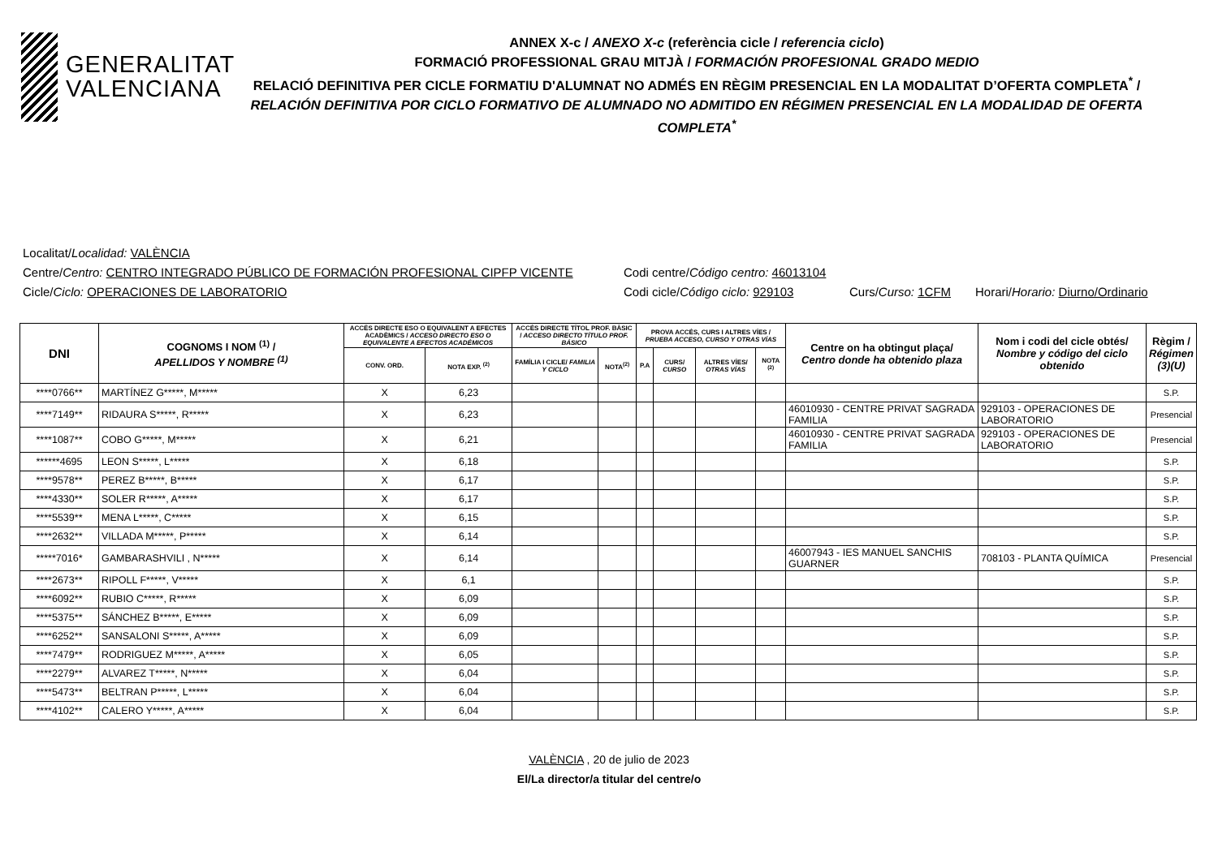GENERALITAT
VALENCIANA
ANNEX X-c / ANEXO X-c (referència cicle / referencia ciclo)
FORMACIÓ PROFESSIONAL GRAU MITJÀ / FORMACIÓN PROFESIONAL GRADO MEDIO
RELACIÓ DEFINITIVA PER CICLE FORMATIU D'ALUMNAT NO ADMÉS EN RÈGIM PRESENCIAL EN LA MODALITAT D’OFERTA COMPLETA<sup>*</sup> /
RELACIÓN DEFINITIVA POR CICLO FORMATIVO DE ALUMNADO NO ADMITIDO EN RÉGIMEN PRESENCIAL EN LA MODALIDAD DE OFERTA COMPLETA<sup>*</sup>
Localitat/Localidad: VALÈNCIA
Centre/Centro: CENTRO INTEGRADO PÚBLICO DE FORMACIÓN PROFESIONAL CIPFP VICENTE Codi centre/Código centro: 46013104
Cicle/Ciclo: OPERACIONES DE LABORATORIO Codi cicle/Código ciclo: 929103 Curs/Curso: 1CFM Horari/Horario: Diurno/Ordinario
| DNI | COGNOMS I NOM <sup>(1)</sup> / APELLIDOS Y NOMBRE <sup>(1)</sup> | ACCÉS DIRECTE ESO O EQUIVALENT A EFECTES ACADÈMICS / ACCESO DIRECTO ESO O EQUIVALENTE A EFECTOS ACADÉMICOS | | ACCÉS DIRECTE TÍTOL PROF. BÀSIC / ACCESO DIRECTO TÍTULO PROF. BÁSICO | | PROVA ACCÉS, CURS I ALTRES VÍES / PRUEBA ACCESO, CURSO Y OTRAS VÍAS | | | | Centre on ha obtingut plaça/ Centro donde ha obtenido plaza | Nom i codi del cicle obtés/ Nombre y código del ciclo obtenido | Règim / Régimen (3)(U) |
| --- | --- | --- | --- | --- | --- | --- | --- | --- | --- | --- | --- | --- |
| | | CONV. ORD. | NOTA EXP. <sup>(2)</sup> | FAMÍLIA I CICLE/ FAMILIA Y CICLO | NOTA<sup>(2)</sup> | P.A | CURS/ CURSO | ALTRES VÍES/ OTRAS VÍAS | NOTA <sup>(2)</sup> | | | |
| ****0766** | MARTÍNEZ G*****, M***** | X | 6,23 | | | | | | | | | S.P. |
| ****7149** | RIDAURA S*****, R***** | X | 6,23 | | | | | | | 46010930 - CENTRE PRIVAT SAGRADA FAMILIA | 929103 - OPERACIONES DE LABORATORIO | Presencial |
| ****1087** | COBO G*****, M***** | X | 6,21 | | | | | | | 46010930 - CENTRE PRIVAT SAGRADA FAMILIA | 929103 - OPERACIONES DE LABORATORIO | Presencial |
| ******4695 | LEON S*****, L***** | X | 6,18 | | | | | | | | | S.P. |
| ****9578** | PEREZ B*****, B***** | X | 6,17 | | | | | | | | | S.P. |
| ****4330** | SOLER R*****, A***** | X | 6,17 | | | | | | | | | S.P. |
| ****5539** | MENA L*****, C***** | X | 6,15 | | | | | | | | | S.P. |
| ****2632** | VILLADA M*****, P***** | X | 6,14 | | | | | | | | | S.P. |
| *****7016* | GAMBARASHVILI , N***** | X | 6,14 | | | | | | | 46007943 - IES MANUEL SANCHIS GUARNER | 708103 - PLANTA QUÍMICA | Presencial |
| ****2673** | RIPOLL F*****, V***** | X | 6,1 | | | | | | | | | S.P. |
| ****6092** | RUBIO C*****, R***** | X | 6,09 | | | | | | | | | S.P. |
| ****5375** | SÁNCHEZ B*****, E***** | X | 6,09 | | | | | | | | | S.P. |
| ****6252** | SANSALONI S*****, A***** | X | 6,09 | | | | | | | | | S.P. |
| ****7479** | RODRIGUEZ M*****, A***** | X | 6,05 | | | | | | | | | S.P. |
| ****2279** | ALVAREZ T*****, N***** | X | 6,04 | | | | | | | | | S.P. |
| ****5473** | BELTRAN P*****, L***** | X | 6,04 | | | | | | | | | S.P. |
| ****4102** | CALERO Y*****, A***** | X | 6,04 | | | | | | | | | S.P. |
VALÈNCIA , 20 de julio de 2023
El/La director/a titular del centre/o